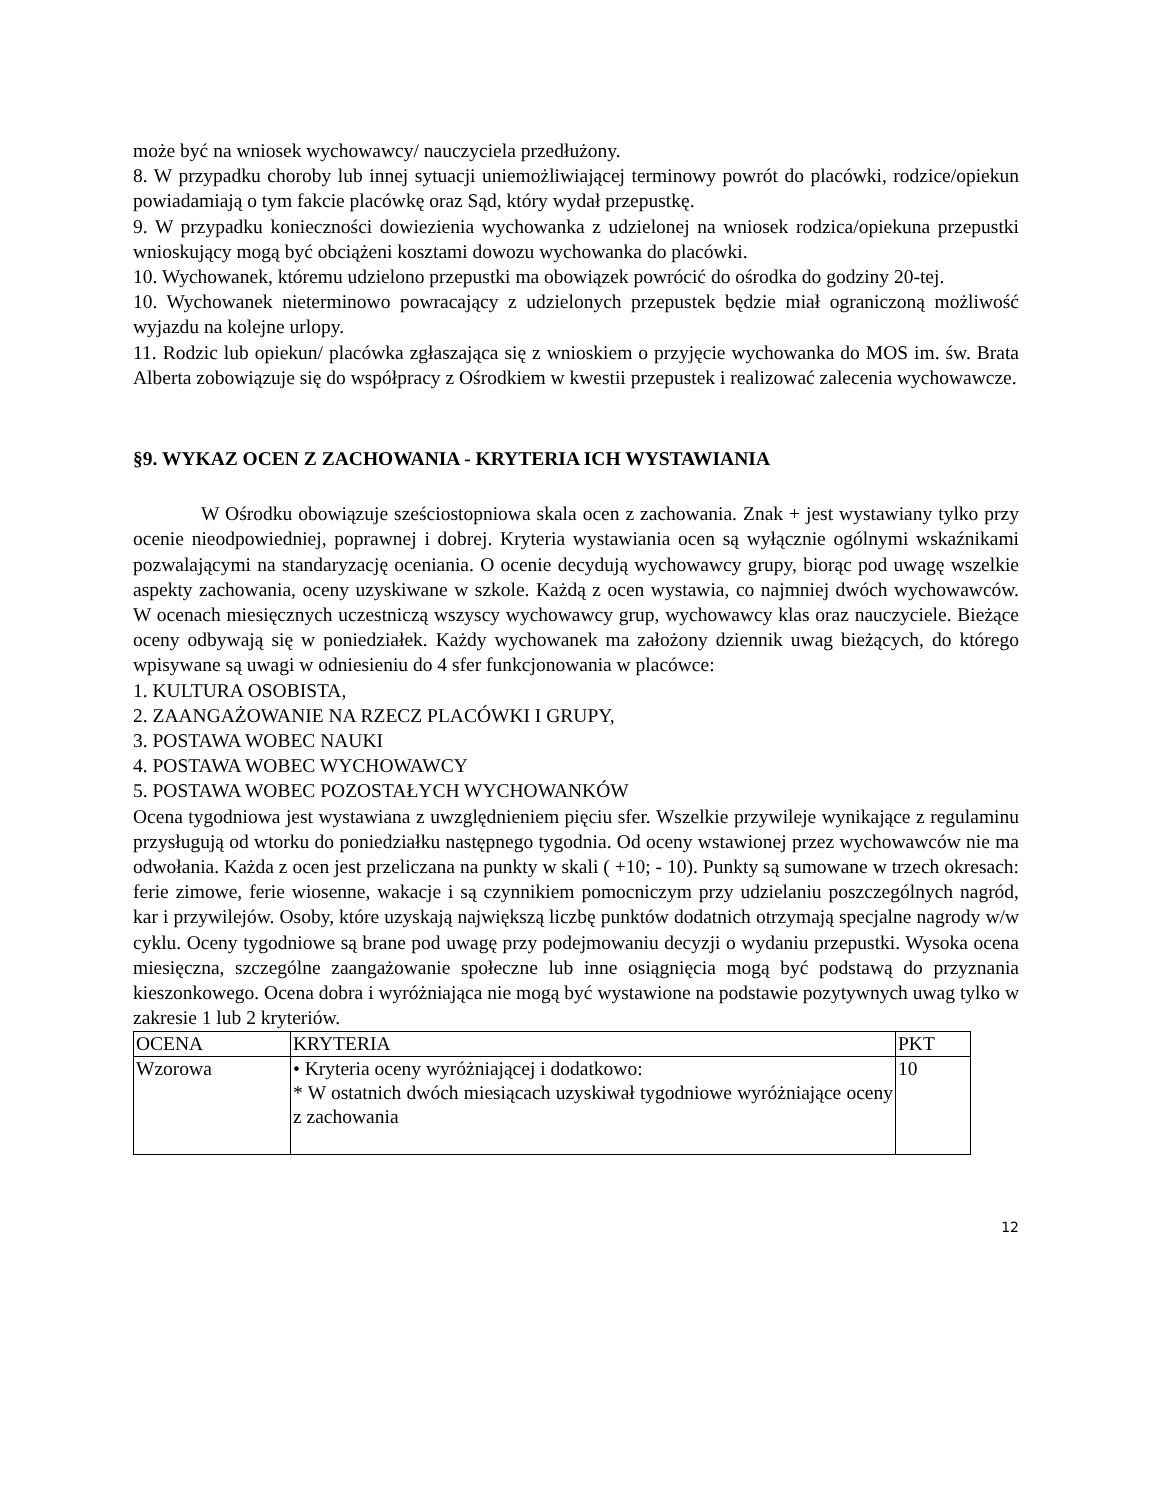może być na wniosek wychowawcy/ nauczyciela przedłużony.
8. W przypadku choroby lub innej sytuacji uniemożliwiającej terminowy powrót do placówki, rodzice/opiekun powiadamiają o tym fakcie placówkę oraz Sąd, który wydał przepustkę.
9. W przypadku konieczności dowiezienia wychowanka z udzielonej na wniosek rodzica/opiekuna przepustki wnioskujący mogą być obciążeni kosztami dowozu wychowanka do placówki.
10. Wychowanek, któremu udzielono przepustki ma obowiązek powrócić do ośrodka do godziny 20-tej.
10. Wychowanek nieterminowo powracający z udzielonych przepustek będzie miał ograniczoną możliwość wyjazdu na kolejne urlopy.
11. Rodzic lub opiekun/ placówka zgłaszająca się z wnioskiem o przyjęcie wychowanka do MOS im. św. Brata Alberta zobowiązuje się do współpracy z Ośrodkiem w kwestii przepustek i realizować zalecenia wychowawcze.
§9. WYKAZ OCEN Z ZACHOWANIA - KRYTERIA ICH WYSTAWIANIA
W Ośrodku obowiązuje sześciostopniowa skala ocen z zachowania. Znak + jest wystawiany tylko przy ocenie nieodpowiedniej, poprawnej i dobrej. Kryteria wystawiania ocen są wyłącznie ogólnymi wskaźnikami pozwalającymi na standaryzację oceniania. O ocenie decydują wychowawcy grupy, biorąc pod uwagę wszelkie aspekty zachowania, oceny uzyskiwane w szkole. Każdą z ocen wystawia, co najmniej dwóch wychowawców. W ocenach miesięcznych uczestniczą wszyscy wychowawcy grup, wychowawcy klas oraz nauczyciele. Bieżące oceny odbywają się w poniedziałek. Każdy wychowanek ma założony dziennik uwag bieżących, do którego wpisywane są uwagi w odniesieniu do 4 sfer funkcjonowania w placówce:
1. KULTURA OSOBISTA,
2. ZAANGAŻOWANIE NA RZECZ PLACÓWKI I GRUPY,
3. POSTAWA WOBEC NAUKI
4. POSTAWA WOBEC WYCHOWAWCY
5. POSTAWA WOBEC POZOSTAŁYCH WYCHOWANKÓW
Ocena tygodniowa jest wystawiana z uwzględnieniem pięciu sfer. Wszelkie przywileje wynikające z regulaminu przysługują od wtorku do poniedziałku następnego tygodnia. Od oceny wstawionej przez wychowawców nie ma odwołania. Każda z ocen jest przeliczana na punkty w skali ( +10; - 10). Punkty są sumowane w trzech okresach: ferie zimowe, ferie wiosenne, wakacje i są czynnikiem pomocniczym przy udzielaniu poszczególnych nagród, kar i przywilejów. Osoby, które uzyskają największą liczbę punktów dodatnich otrzymają specjalne nagrody w/w cyklu. Oceny tygodniowe są brane pod uwagę przy podejmowaniu decyzji o wydaniu przepustki. Wysoka ocena miesięczna, szczególne zaangażowanie społeczne lub inne osiągnięcia mogą być podstawą do przyznania kieszonkowego. Ocena dobra i wyróżniająca nie mogą być wystawione na podstawie pozytywnych uwag tylko w zakresie 1 lub 2 kryteriów.
| OCENA | KRYTERIA | PKT |
| Wzorowa | • Kryteria oceny wyróżniającej i dodatkowo: * W ostatnich dwóch miesiącach uzyskiwał tygodniowe wyróżniające oceny z zachowania | 10 |
12